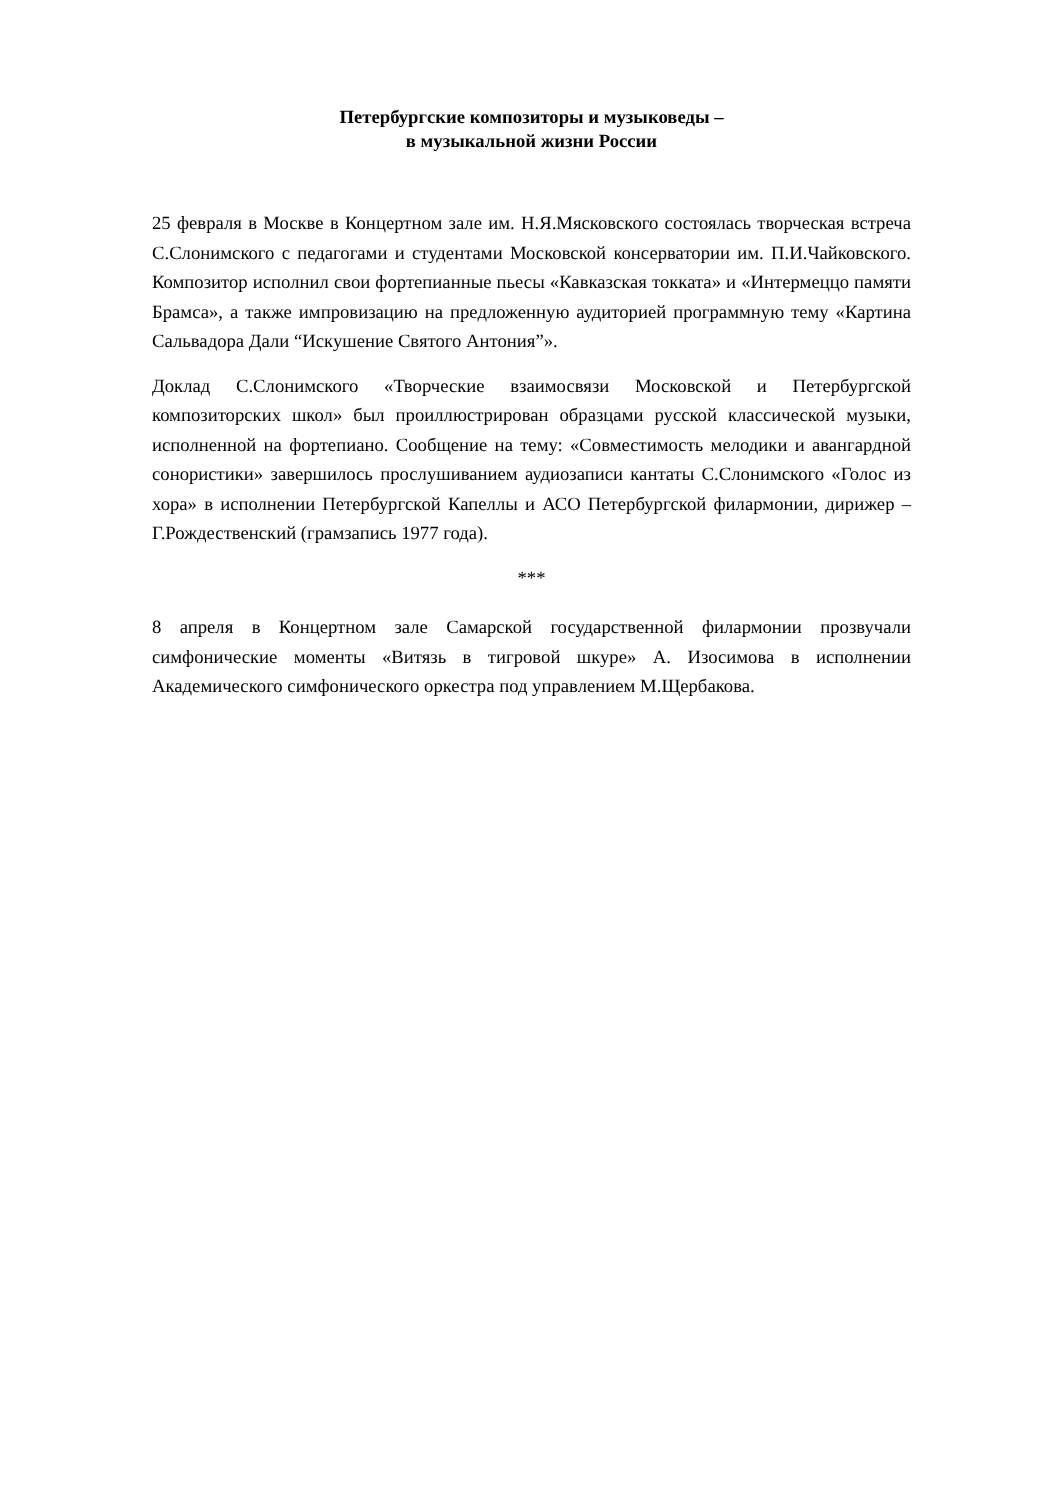Петербургские композиторы и музыковеды –
в музыкальной жизни России
25 февраля в Москве в Концертном зале им. Н.Я.Мясковского состоялась творческая встреча С.Слонимского с педагогами и студентами Московской консерватории им. П.И.Чайковского. Композитор исполнил свои фортепианные пьесы «Кавказская токката» и «Интермеццо памяти Брамса», а также импровизацию на предложенную аудиторией программную тему «Картина Сальвадора Дали “Искушение Святого Антония”».
Доклад С.Слонимского «Творческие взаимосвязи Московской и Петербургской композиторских школ» был проиллюстрирован образцами русской классической музыки, исполненной на фортепиано. Сообщение на тему: «Совместимость мелодики и авангардной сонористики» завершилось прослушиванием аудиозаписи кантаты С.Слонимского «Голос из хора» в исполнении Петербургской Капеллы и АСО Петербургской филармонии, дирижер – Г.Рождественский (грамзапись 1977 года).
***
8 апреля в Концертном зале Самарской государственной филармонии прозвучали симфонические моменты «Витязь в тигровой шкуре» А. Изосимова в исполнении Академического симфонического оркестра под управлением М.Щербакова.